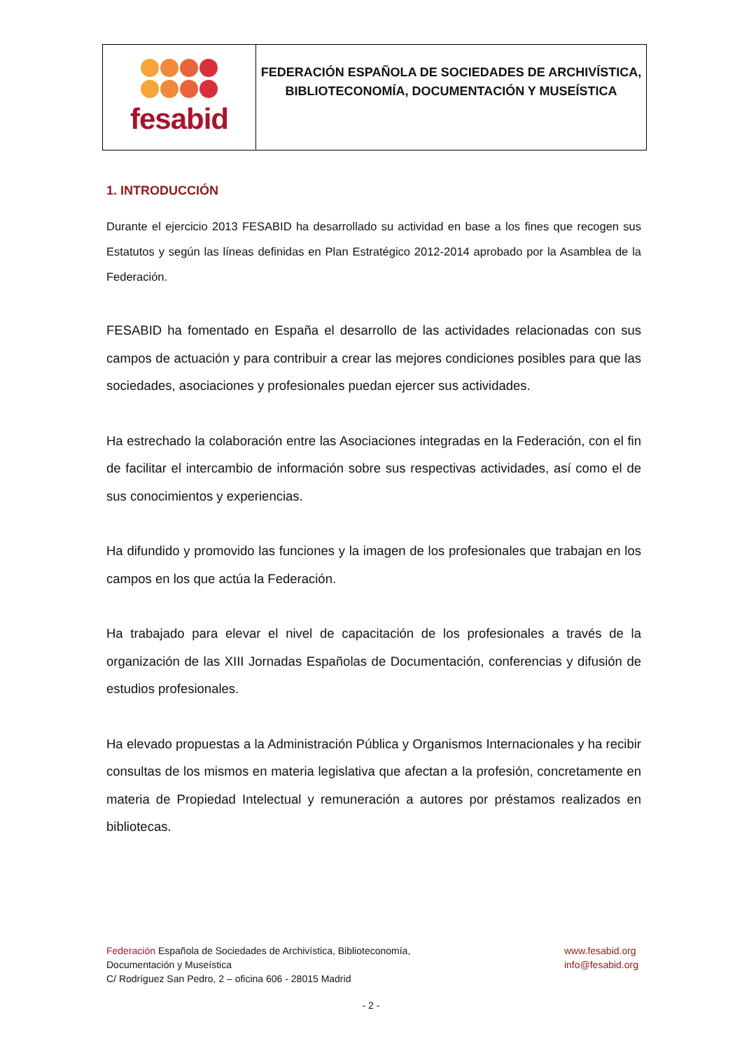fesabid
FEDERACIÓN ESPAÑOLA DE SOCIEDADES DE ARCHIVÍSTICA,
BIBLIOTECONOMÍA, DOCUMENTACIÓN Y MUSEÍSTICA
1. INTRODUCCIÓN
Durante el ejercicio 2013 FESABID ha desarrollado su actividad en base a los fines que recogen sus Estatutos y según las líneas definidas en Plan Estratégico 2012-2014 aprobado por la Asamblea de la Federación.
FESABID ha fomentado en España el desarrollo de las actividades relacionadas con sus campos de actuación y para contribuir a crear las mejores condiciones posibles para que las sociedades, asociaciones y profesionales puedan ejercer sus actividades.
Ha estrechado la colaboración entre las Asociaciones integradas en la Federación, con el fin de facilitar el intercambio de información sobre sus respectivas actividades, así como el de sus conocimientos y experiencias.
Ha difundido y promovido las funciones y la imagen de los profesionales que trabajan en los campos en los que actúa la Federación.
Ha trabajado para elevar el nivel de capacitación de los profesionales a través de la organización de las XIII Jornadas Españolas de Documentación, conferencias y difusión de estudios profesionales.
Ha elevado propuestas a la Administración Pública y Organismos Internacionales y ha recibir consultas de los mismos en materia legislativa que afectan a la profesión, concretamente en materia de Propiedad Intelectual y remuneración a autores por préstamos realizados en bibliotecas.
Federación Española de Sociedades de Archivística, Biblioteconomía,
Documentación y Museística
C/ Rodríguez San Pedro, 2 – oficina 606 - 28015 Madrid
www.fesabid.org
info@fesabid.org
- 2 -